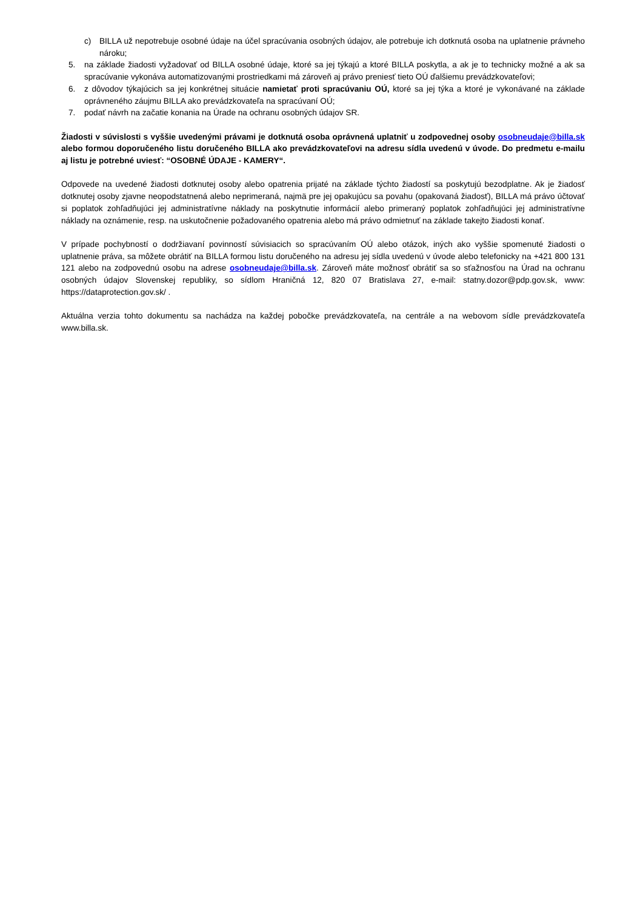c) BILLA už nepotrebuje osobné údaje na účel spracúvania osobných údajov, ale potrebuje ich dotknutá osoba na uplatnenie právneho nároku;
5. na základe žiadosti vyžadovať od BILLA osobné údaje, ktoré sa jej týkajú a ktoré BILLA poskytla, a ak je to technicky možné a ak sa spracúvanie vykonáva automatizovanými prostriedkami má zároveň aj právo preniesť tieto OÚ ďalšiemu prevádzkovateľovi;
6. z dôvodov týkajúcich sa jej konkrétnej situácie namietať proti spracúvaniu OÚ, ktoré sa jej týka a ktoré je vykonávané na základe oprávneného záujmu BILLA ako prevádzkovateľa na spracúvaní OÚ;
7. podať návrh na začatie konania na Úrade na ochranu osobných údajov SR.
Žiadosti v súvislosti s vyššie uvedenými právami je dotknutá osoba oprávnená uplatniť u zodpovednej osoby osobneudaje@billa.sk alebo formou doporučeného listu doručeného BILLA ako prevádzkovateľovi na adresu sídla uvedenú v úvode. Do predmetu e-mailu aj listu je potrebné uviesť: “OSOBNÉ ÚDAJE - KAMERY“.
Odpovede na uvedené žiadosti dotknutej osoby alebo opatrenia prijaté na základe týchto žiadostí sa poskytujú bezodplatne. Ak je žiadosť dotknutej osoby zjavne neopodstatnená alebo neprimeraná, najmä pre jej opakujúcu sa povahu (opakovaná žiadosť), BILLA má právo účtovať si poplatok zohľadňujúci jej administratívne náklady na poskytnutie informácií alebo primeraný poplatok zohľadňujúci jej administratívne náklady na oznámenie, resp. na uskutočnenie požadovaného opatrenia alebo má právo odmietnuť na základe takejto žiadosti konať.
V prípade pochybností o dodržiavaní povinností súvisiacich so spracúvaním OÚ alebo otázok, iných ako vyššie spomenuté žiadosti o uplatnenie práva, sa môžete obrátiť na BILLA formou listu doručeného na adresu jej sídla uvedenú v úvode alebo telefonicky na +421 800 131 121 alebo na zodpovednú osobu na adrese osobneudaje@billa.sk. Zároveň máte možnosť obrátiť sa so sťažnosťou na Úrad na ochranu osobných údajov Slovenskej republiky, so sídlom Hraničná 12, 820 07 Bratislava 27, e-mail: statny.dozor@pdp.gov.sk, www: https://dataprotection.gov.sk/ .
Aktuálna verzia tohto dokumentu sa nachádza na každej pobočke prevádzkovateľa, na centrále a na webovom sídle prevádzkovateľa www.billa.sk.